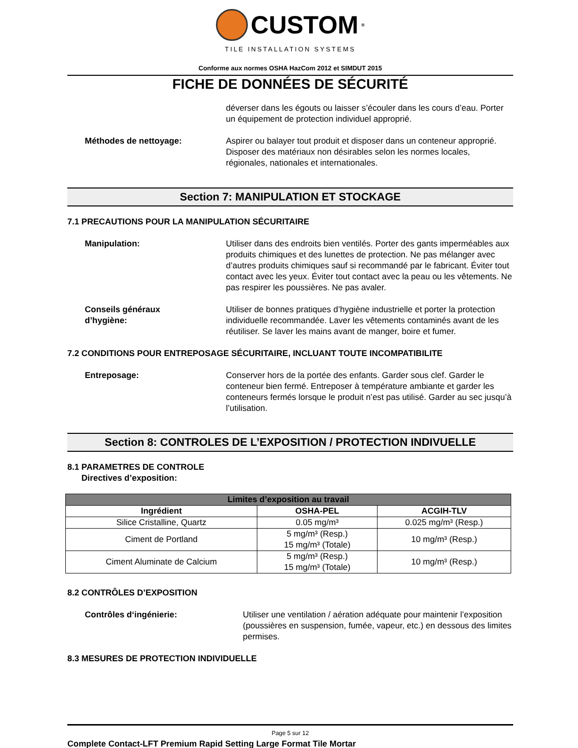CUSTOM<sup>®</sup>
TILE INSTALLATION SYSTEMS
Conforme aux normes OSHA HazCom 2012 et SIMDUT 2015
FICHE DE DONNÉES DE SÉCURITÉ
déverser dans les égouts ou laisser s’écouler dans les cours d’eau. Porter un équipement de protection individuel approprié.
Méthodes de nettoyage: Aspirer ou balayer tout produit et disposer dans un conteneur approprié. Disposer des matériaux non désirables selon les normes locales, régionales, nationales et internationales.
Section 7: MANIPULATION ET STOCKAGE
7.1 PRECAUTIONS POUR LA MANIPULATION SÉCURITAIRE
Manipulation: Utiliser dans des endroits bien ventilés. Porter des gants imperméables aux produits chimiques et des lunettes de protection. Ne pas mélanger avec d’autres produits chimiques sauf si recommandé par le fabricant. Éviter tout contact avec les yeux. Éviter tout contact avec la peau ou les vêtements. Ne pas respirer les poussières. Ne pas avaler.
Conseils généraux
d’hygiène:
Utiliser de bonnes pratiques d’hygiène industrielle et porter la protection individuelle recommandée. Laver les vêtements contaminés avant de les réutiliser. Se laver les mains avant de manger, boire et fumer.
7.2 CONDITIONS POUR ENTREPOSAGE SÉCURITAIRE, INCLUANT TOUTE INCOMPATIBILITE
Entreposage: Conserver hors de la portée des enfants. Garder sous clef. Garder le conteneur bien fermé. Entreposer à température ambiante et garder les conteneurs fermés lorsque le produit n’est pas utilisé. Garder au sec jusqu’à l’utilisation.
Section 8: CONTROLES DE L’EXPOSITION / PROTECTION INDIVUELLE
8.1 PARAMETRES DE CONTROLE
Directives d’exposition:
| Limites d’exposition au travail | | |
| --- | --- | --- |
| Ingrédient | OSHA-PEL | ACGIH-TLV |
| Silice Cristalline, Quartz | 0.05 mg/m³ | 0.025 mg/m³ (Resp.) |
| Ciment de Portland | 5 mg/m³ (Resp.) 15 mg/m³ (Totale) | 10 mg/m³ (Resp.) |
| Ciment Aluminate de Calcium | 5 mg/m³ (Resp.) 15 mg/m³ (Totale) | 10 mg/m³ (Resp.) |
8.2 CONTRÔLES D’EXPOSITION
Contrôles d‘ingénierie: Utiliser une ventilation / aération adéquate pour maintenir l’exposition (poussières en suspension, fumée, vapeur, etc.) en dessous des limites permises.
8.3 MESURES DE PROTECTION INDIVIDUELLE
Page 5 sur 12
Complete Contact-LFT Premium Rapid Setting Large Format Tile Mortar